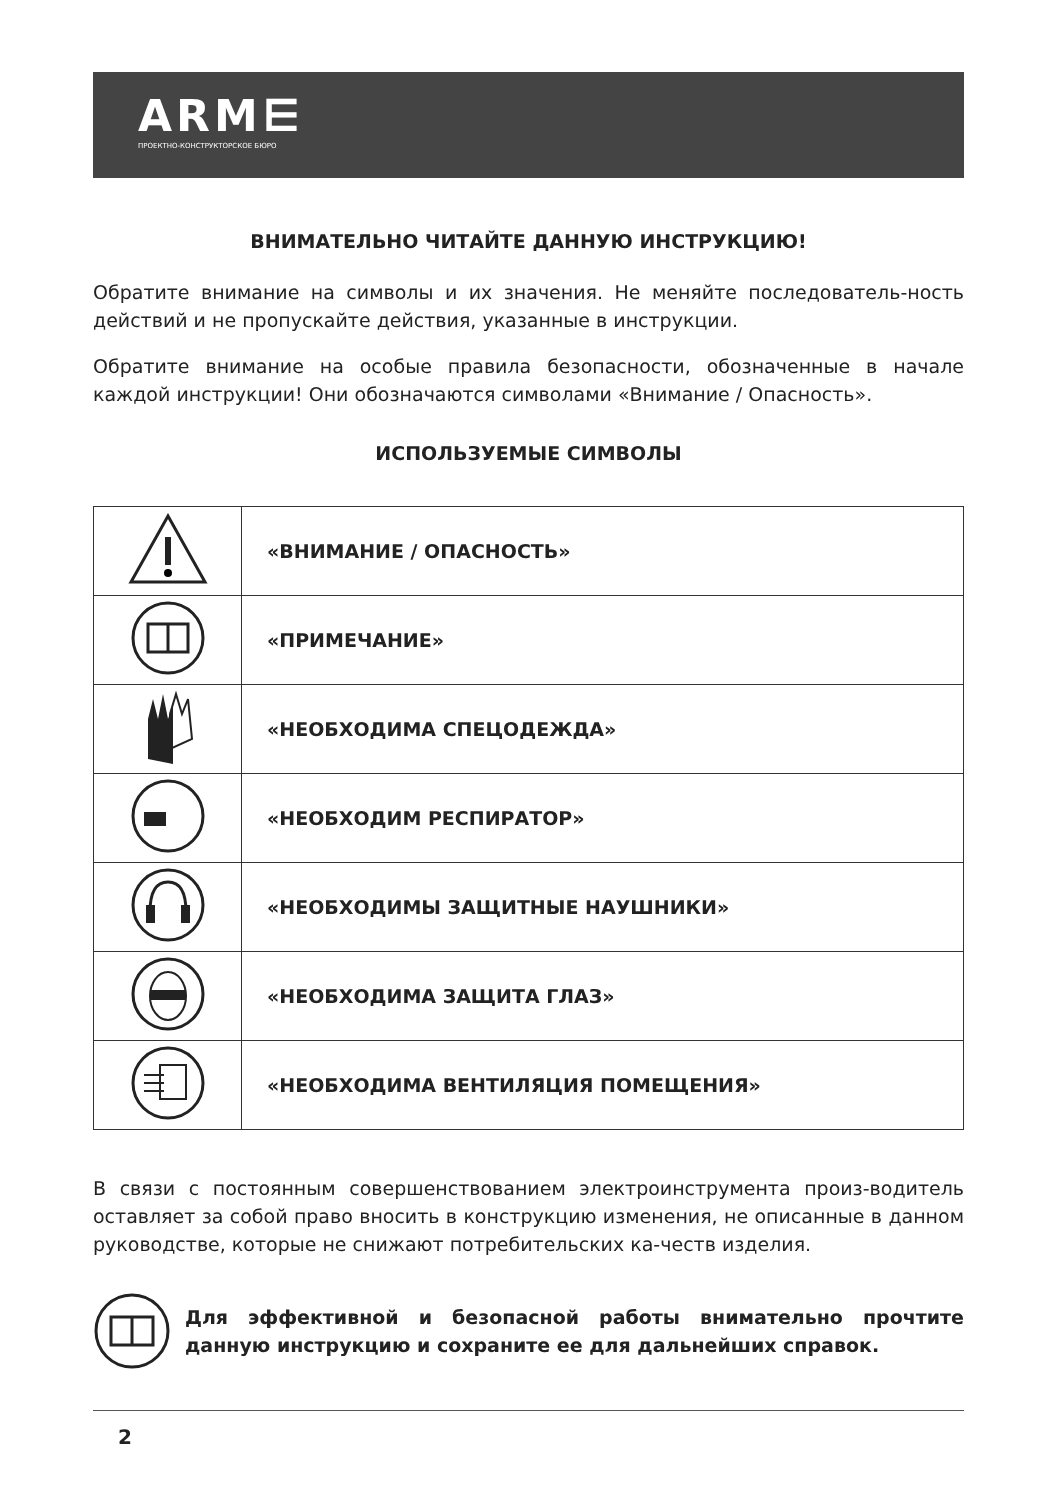ARM⋿
ПРОЕКТНО-КОНСТРУКТОРСКОЕ БЮРО
ВНИМАТЕЛЬНО ЧИТАЙТЕ ДАННУЮ ИНСТРУКЦИЮ!
Обратите внимание на символы и их значения. Не меняйте последователь-ность действий и не пропускайте действия, указанные в инструкции.
Обратите внимание на особые правила безопасности, обозначенные в начале каждой инструкции! Они обозначаются символами «Внимание / Опасность».
ИСПОЛЬЗУЕМЫЕ СИМВОЛЫ
| | «ВНИМАНИЕ / ОПАСНОСТЬ» |
| | «ПРИМЕЧАНИЕ» |
| | «НЕОБХОДИМА СПЕЦОДЕЖДА» |
| | «НЕОБХОДИМ РЕСПИРАТОР» |
| | «НЕОБХОДИМЫ ЗАЩИТНЫЕ НАУШНИКИ» |
| | «НЕОБХОДИМА ЗАЩИТА ГЛАЗ» |
| | «НЕОБХОДИМА ВЕНТИЛЯЦИЯ ПОМЕЩЕНИЯ» |
В связи с постоянным совершенствованием электроинструмента произ-водитель оставляет за собой право вносить в конструкцию изменения, не описанные в данном руководстве, которые не снижают потребительских ка-честв изделия.
Для эффективной и безопасной работы внимательно прочтите данную инструкцию и сохраните ее для дальнейших справок.
2